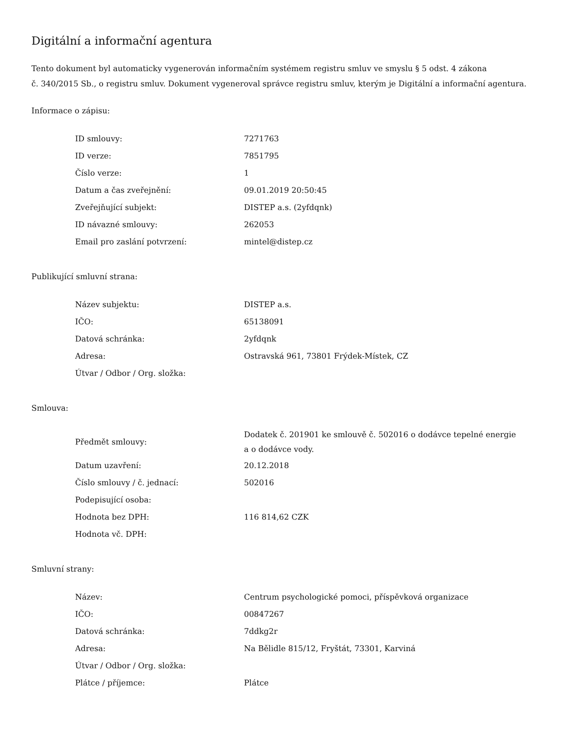Digitální a informační agentura
Tento dokument byl automaticky vygenerován informačním systémem registru smluv ve smyslu § 5 odst. 4 zákona
č. 340/2015 Sb., o registru smluv. Dokument vygeneroval správce registru smluv, kterým je Digitální a informační agentura.
Informace o zápisu:
| ID smlouvy: | 7271763 |
| ID verze: | 7851795 |
| Číslo verze: | 1 |
| Datum a čas zveřejnění: | 09.01.2019 20:50:45 |
| Zveřejňující subjekt: | DISTEP a.s. (2yfdqnk) |
| ID návazné smlouvy: | 262053 |
| Email pro zaslání potvrzení: | mintel@distep.cz |
Publikující smluvní strana:
| Název subjektu: | DISTEP a.s. |
| IČO: | 65138091 |
| Datová schránka: | 2yfdqnk |
| Adresa: | Ostravská 961, 73801 Frýdek-Místek, CZ |
| Útvar / Odbor / Org. složka: | |
Smlouva:
| Předmět smlouvy: | Dodatek č. 201901 ke smlouvě č. 502016 o dodávce tepelné energie a o dodávce vody. |
| Datum uzavření: | 20.12.2018 |
| Číslo smlouvy / č. jednací: | 502016 |
| Podepisující osoba: | |
| Hodnota bez DPH: | 116 814,62 CZK |
| Hodnota vč. DPH: | |
Smluvní strany:
| Název: | Centrum psychologické pomoci, příspěvková organizace |
| IČO: | 00847267 |
| Datová schránka: | 7ddkg2r |
| Adresa: | Na Bělidle 815/12, Fryštát, 73301, Karviná |
| Útvar / Odbor / Org. složka: | |
| Plátce / příjemce: | Plátce |